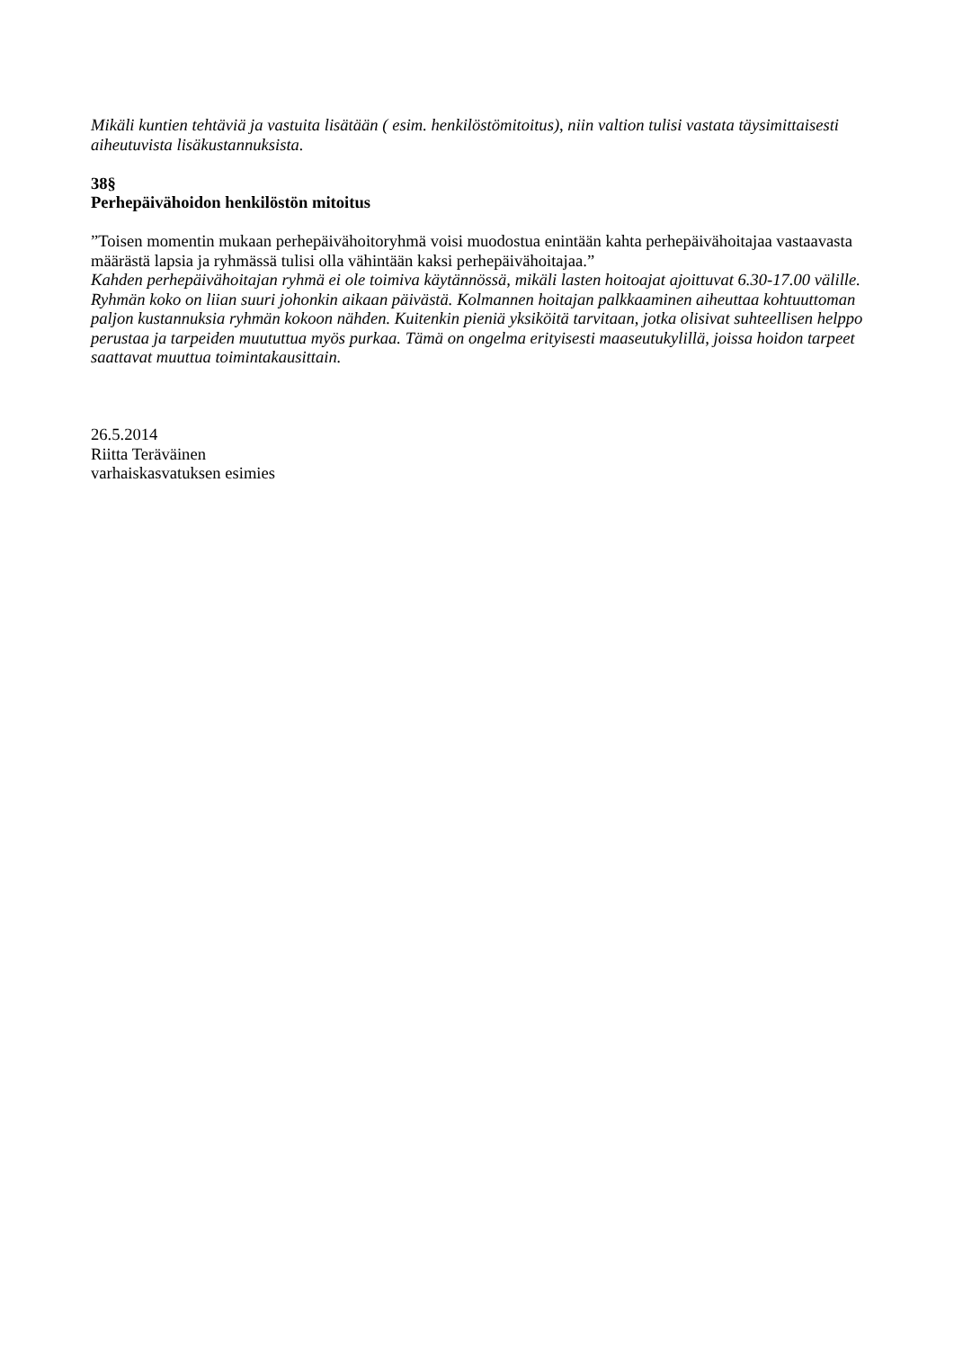Mikäli kuntien tehtäviä ja vastuita lisätään ( esim. henkilöstömitoitus), niin valtion tulisi vastata täysimittaisesti aiheutuvista lisäkustannuksista.
38§
Perhepäivähoidon henkilöstön mitoitus
”Toisen momentin mukaan perhepäivähoitoryhmä voisi muodostua enintään kahta perhepäivähoitajaa vastaavasta määrästä lapsia ja ryhmässä tulisi olla vähintään kaksi perhepäivähoitajaa.”
Kahden perhepäivähoitajan ryhmä ei ole toimiva käytännössä, mikäli lasten hoitoajat ajoittuvat 6.30-17.00 välille. Ryhmän koko on liian suuri johonkin aikaan päivästä. Kolmannen hoitajan palkkaaminen aiheuttaa kohtuuttoman paljon kustannuksia ryhmän kokoon nähden. Kuitenkin pieniä yksiköitä tarvitaan, jotka olisivat suhteellisen helppo perustaa ja tarpeiden muututtua myös purkaa. Tämä on ongelma erityisesti maaseutukylillä, joissa hoidon tarpeet saattavat muuttua toimintakausittain.
26.5.2014
Riitta Teräväinen
varhaiskasvatuksen esimies